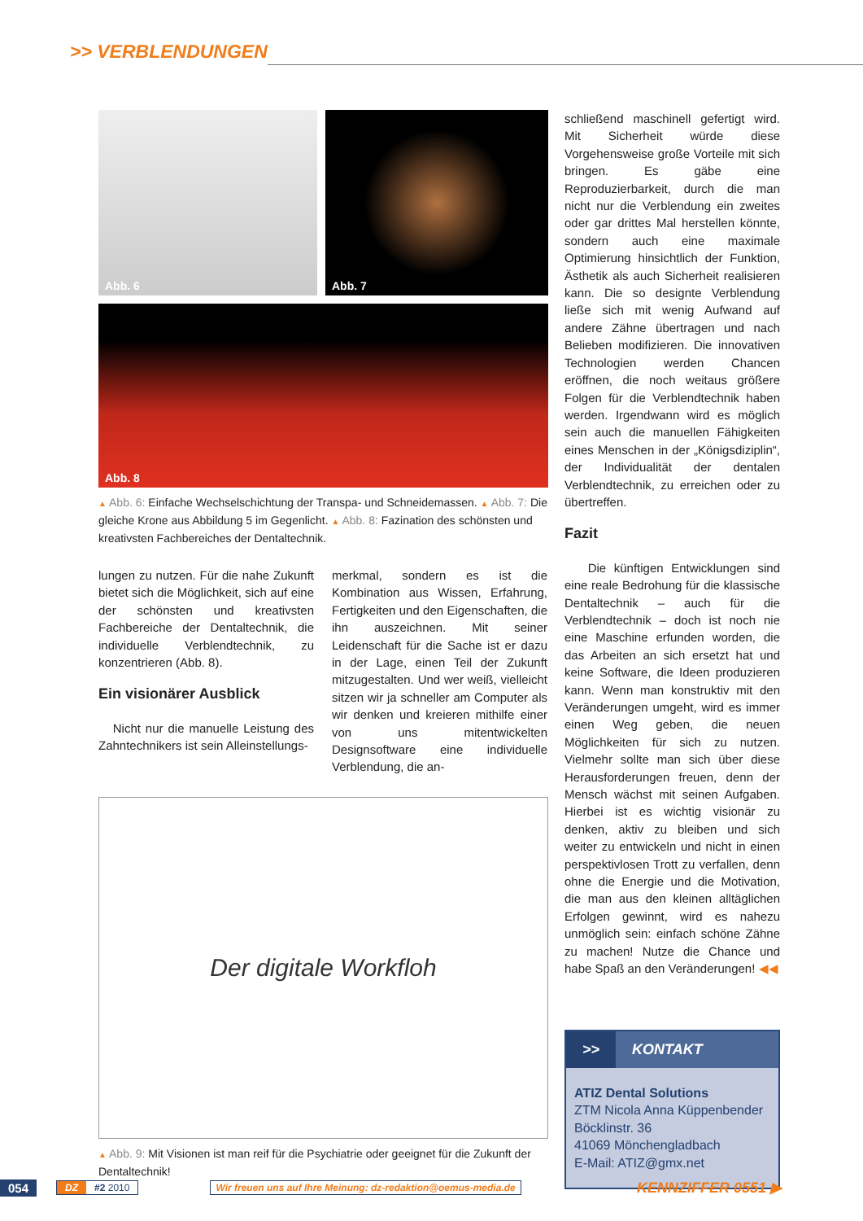>> VERBLENDUNGEN
Abb. 6
Abb. 7
Abb. 8
▲ Abb. 6: Einfache Wechselschichtung der Transpa- und Schneidemassen. ▲ Abb. 7: Die gleiche Krone aus Abbildung 5 im Gegenlicht. ▲ Abb. 8: Fazination des schönsten und kreativsten Fachbereiches der Dentaltechnik.
lungen zu nutzen. Für die nahe Zukunft bietet sich die Möglichkeit, sich auf eine der schönsten und kreativsten Fachbereiche der Dentaltechnik, die individuelle Verblendtechnik, zu konzentrieren (Abb. 8).
Ein visionärer Ausblick
Nicht nur die manuelle Leistung des Zahntechnikers ist sein Alleinstellungs-
merkmal, sondern es ist die Kombination aus Wissen, Erfahrung, Fertigkeiten und den Eigenschaften, die ihn auszeichnen. Mit seiner Leidenschaft für die Sache ist er dazu in der Lage, einen Teil der Zukunft mitzugestalten. Und wer weiß, vielleicht sitzen wir ja schneller am Computer als wir denken und kreieren mithilfe einer von uns mitentwickelten Designsoftware eine individuelle Verblendung, die an-
Der digitale Workfloh
▲ Abb. 9: Mit Visionen ist man reif für die Psychiatrie oder geeignet für die Zukunft der Dentaltechnik!
schließend maschinell gefertigt wird. Mit Sicherheit würde diese Vorgehensweise große Vorteile mit sich bringen. Es gäbe eine Reproduzierbarkeit, durch die man nicht nur die Verblendung ein zweites oder gar drittes Mal herstellen könnte, sondern auch eine maximale Optimierung hinsichtlich der Funktion, Ästhetik als auch Sicherheit realisieren kann. Die so designte Verblendung ließe sich mit wenig Aufwand auf andere Zähne übertragen und nach Belieben modifizieren. Die innovativen Technologien werden Chancen eröffnen, die noch weitaus größere Folgen für die Verblendtechnik haben werden. Irgendwann wird es möglich sein auch die manuellen Fähigkeiten eines Menschen in der „Königsdiziplin“, der Individualität der dentalen Verblendtechnik, zu erreichen oder zu übertreffen.
Fazit
Die künftigen Entwicklungen sind eine reale Bedrohung für die klassische Dentaltechnik – auch für die Verblendtechnik – doch ist noch nie eine Maschine erfunden worden, die das Arbeiten an sich ersetzt hat und keine Software, die Ideen produzieren kann. Wenn man konstruktiv mit den Veränderungen umgeht, wird es immer einen Weg geben, die neuen Möglichkeiten für sich zu nutzen. Vielmehr sollte man sich über diese Herausforderungen freuen, denn der Mensch wächst mit seinen Aufgaben. Hierbei ist es wichtig visionär zu denken, aktiv zu bleiben und sich weiter zu entwickeln und nicht in einen perspektivlosen Trott zu verfallen, denn ohne die Energie und die Motivation, die man aus den kleinen alltäglichen Erfolgen gewinnt, wird es nahezu unmöglich sein: einfach schöne Zähne zu machen! Nutze die Chance und habe Spaß an den Veränderungen! ◀◀
>> KONTAKT
ATIZ Dental Solutions
ZTM Nicola Anna Küppenbender
Böcklinstr. 36
41069 Mönchengladbach
E-Mail: ATIZ@gmx.net
054 DZ #2 2010 Wir freuen uns auf Ihre Meinung: dz-redaktion@oemus-media.de KENNZIFFER 0551 ▶